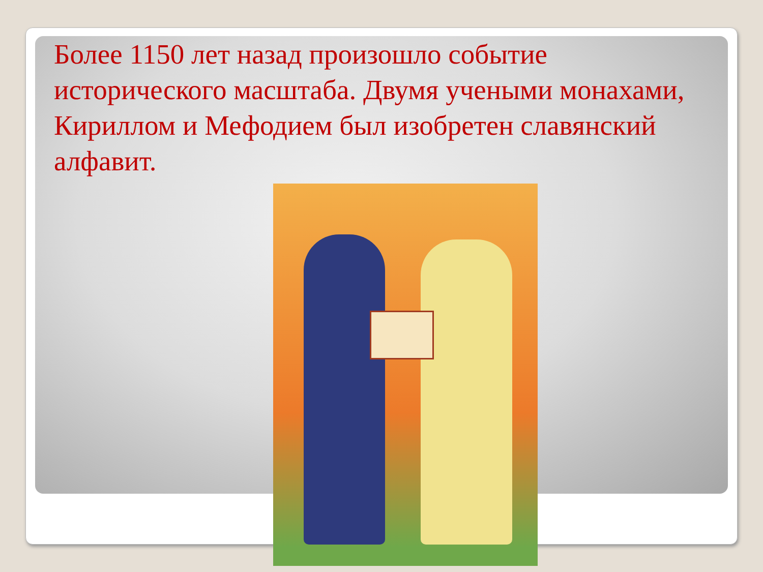Более 1150 лет назад произошло событие исторического масштаба. Двумя учеными монахами, Кириллом и Мефодием был изобретен славянский алфавит.